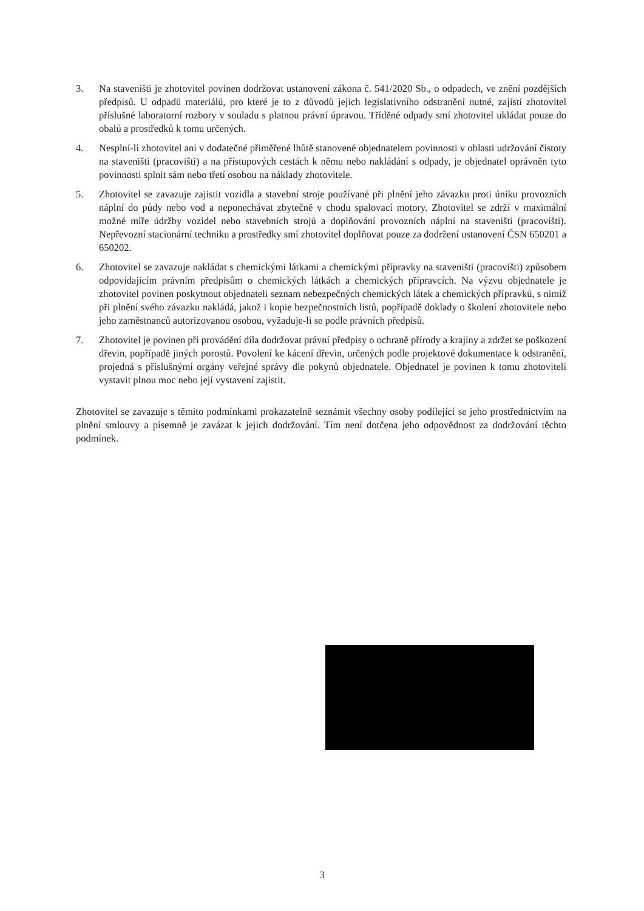3. Na staveništi je zhotovitel povinen dodržovat ustanovení zákona č. 541/2020 Sb., o odpadech, ve znění pozdějších předpisů. U odpadů materiálů, pro které je to z důvodů jejich legislativního odstranění nutné, zajistí zhotovitel příslušné laboratorní rozbory v souladu s platnou právní úpravou. Tříděné odpady smí zhotovitel ukládat pouze do obalů a prostředků k tomu určených.
4. Nesplní-li zhotovitel ani v dodatečné přiměřené lhůtě stanovené objednatelem povinnosti v oblasti udržování čistoty na staveništi (pracovišti) a na přístupových cestách k němu nebo nakládání s odpady, je objednatel oprávněn tyto povinnosti splnit sám nebo třetí osobou na náklady zhotovitele.
5. Zhotovitel se zavazuje zajistit vozidla a stavební stroje používané při plnění jeho závazku proti úniku provozních náplní do půdy nebo vod a neponechávat zbytečně v chodu spalovací motory. Zhotovitel se zdrží v maximální možné míře údržby vozidel nebo stavebních strojů a doplňování provozních náplní na staveništi (pracovišti). Nepřevozní stacionární techniku a prostředky smí zhotovitel doplňovat pouze za dodržení ustanovení ČSN 650201 a 650202.
6. Zhotovitel se zavazuje nakládat s chemickými látkami a chemickými přípravky na staveništi (pracovišti) způsobem odpovídajícím právním předpisům o chemických látkách a chemických přípravcích. Na výzvu objednatele je zhotovitel povinen poskytnout objednateli seznam nebezpečných chemických látek a chemických přípravků, s nimiž při plnění svého závazku nakládá, jakož i kopie bezpečnostních listů, popřípadě doklady o školení zhotovitele nebo jeho zaměstnanců autorizovanou osobou, vyžaduje-li se podle právních předpisů.
7. Zhotovitel je povinen při provádění díla dodržovat právní předpisy o ochraně přírody a krajiny a zdržet se poškození dřevin, popřípadě jiných porostů. Povolení ke kácení dřevin, určených podle projektové dokumentace k odstranění, projedná s příslušnými orgány veřejné správy dle pokynů objednatele. Objednatel je povinen k tomu zhotoviteli vystavit plnou moc nebo její vystavení zajistit.
Zhotovitel se zavazuje s těmito podmínkami prokazatelně seznámit všechny osoby podílející se jeho prostřednictvím na plnění smlouvy a písemně je zavázat k jejich dodržování. Tím není dotčena jeho odpovědnost za dodržování těchto podmínek.
3